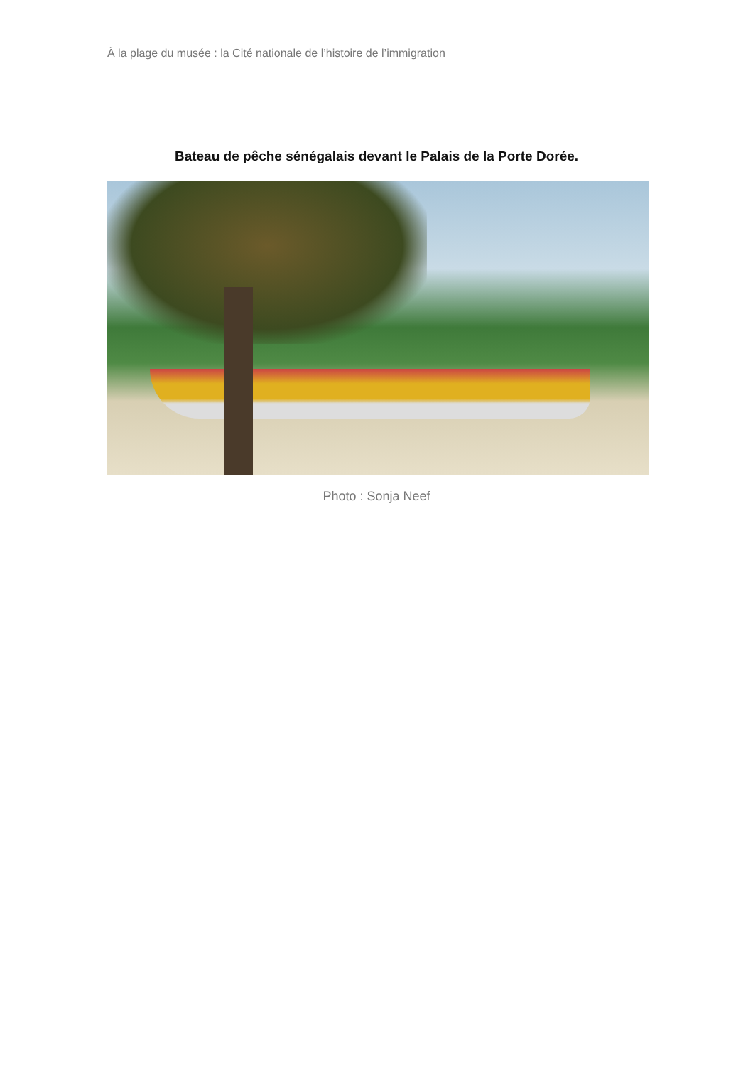À la plage du musée : la Cité nationale de l’histoire de l’immigration
Bateau de pêche sénégalais devant le Palais de la Porte Dorée.
Photo : Sonja Neef